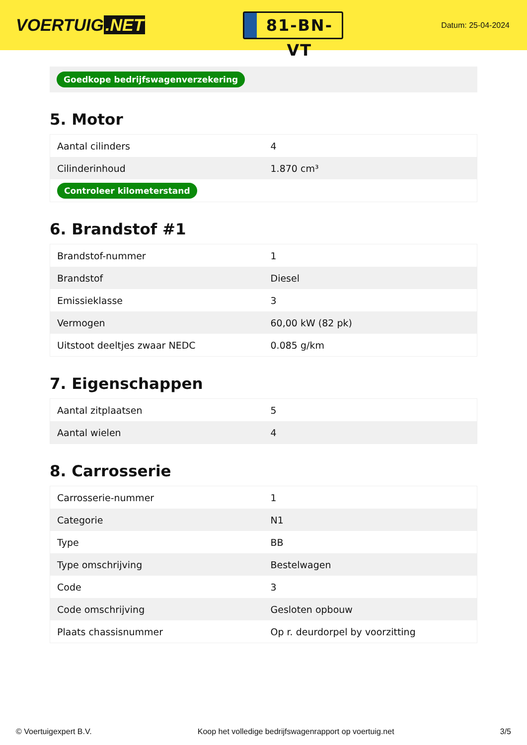VOERTUIG.NET
81-BN-VT
Datum: 25-04-2024
Goedkope bedrijfswagenverzekering
5. Motor
| Aantal cilinders | 4 |
| Cilinderinhoud | 1.870 cm³ |
| Controleer kilometerstand | |
6. Brandstof #1
| Brandstof-nummer | 1 |
| Brandstof | Diesel |
| Emissieklasse | 3 |
| Vermogen | 60,00 kW (82 pk) |
| Uitstoot deeltjes zwaar NEDC | 0.085 g/km |
7. Eigenschappen
| Aantal zitplaatsen | 5 |
| Aantal wielen | 4 |
8. Carrosserie
| Carrosserie-nummer | 1 |
| Categorie | N1 |
| Type | BB |
| Type omschrijving | Bestelwagen |
| Code | 3 |
| Code omschrijving | Gesloten opbouw |
| Plaats chassisnummer | Op r. deurdorpel by voorzitting |
© Voertuigexpert B.V. Koop het volledige bedrijfswagenrapport op voertuig.net 3/5